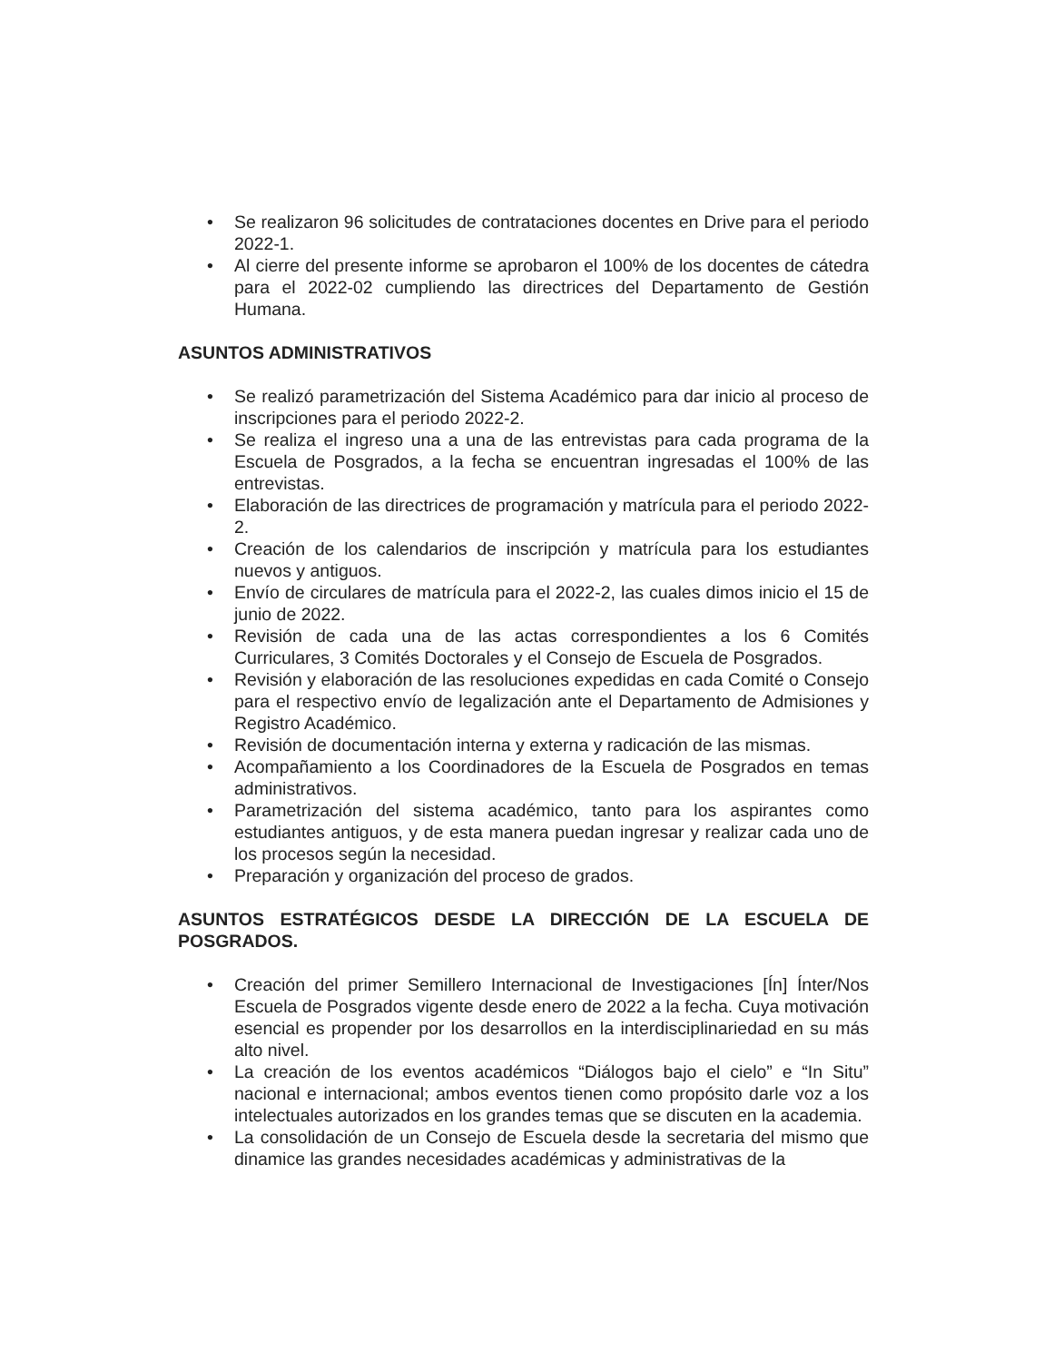• Se realizaron 96 solicitudes de contrataciones docentes en Drive para el periodo 2022-1.
• Al cierre del presente informe se aprobaron el 100% de los docentes de cátedra para el 2022-02 cumpliendo las directrices del Departamento de Gestión Humana.
ASUNTOS ADMINISTRATIVOS
• Se realizó parametrización del Sistema Académico para dar inicio al proceso de inscripciones para el periodo 2022-2.
• Se realiza el ingreso una a una de las entrevistas para cada programa de la Escuela de Posgrados, a la fecha se encuentran ingresadas el 100% de las entrevistas.
• Elaboración de las directrices de programación y matrícula para el periodo 2022-2.
• Creación de los calendarios de inscripción y matrícula para los estudiantes nuevos y antiguos.
• Envío de circulares de matrícula para el 2022-2, las cuales dimos inicio el 15 de junio de 2022.
• Revisión de cada una de las actas correspondientes a los 6 Comités Curriculares, 3 Comités Doctorales y el Consejo de Escuela de Posgrados.
• Revisión y elaboración de las resoluciones expedidas en cada Comité o Consejo para el respectivo envío de legalización ante el Departamento de Admisiones y Registro Académico.
• Revisión de documentación interna y externa y radicación de las mismas.
• Acompañamiento a los Coordinadores de la Escuela de Posgrados en temas administrativos.
• Parametrización del sistema académico, tanto para los aspirantes como estudiantes antiguos, y de esta manera puedan ingresar y realizar cada uno de los procesos según la necesidad.
• Preparación y organización del proceso de grados.
ASUNTOS ESTRATÉGICOS DESDE LA DIRECCIÓN DE LA ESCUELA DE POSGRADOS.
• Creación del primer Semillero Internacional de Investigaciones [Ín] Ínter/Nos Escuela de Posgrados vigente desde enero de 2022 a la fecha. Cuya motivación esencial es propender por los desarrollos en la interdisciplinariedad en su más alto nivel.
• La creación de los eventos académicos “Diálogos bajo el cielo” e “In Situ” nacional e internacional; ambos eventos tienen como propósito darle voz a los intelectuales autorizados en los grandes temas que se discuten en la academia.
• La consolidación de un Consejo de Escuela desde la secretaria del mismo que dinamice las grandes necesidades académicas y administrativas de la